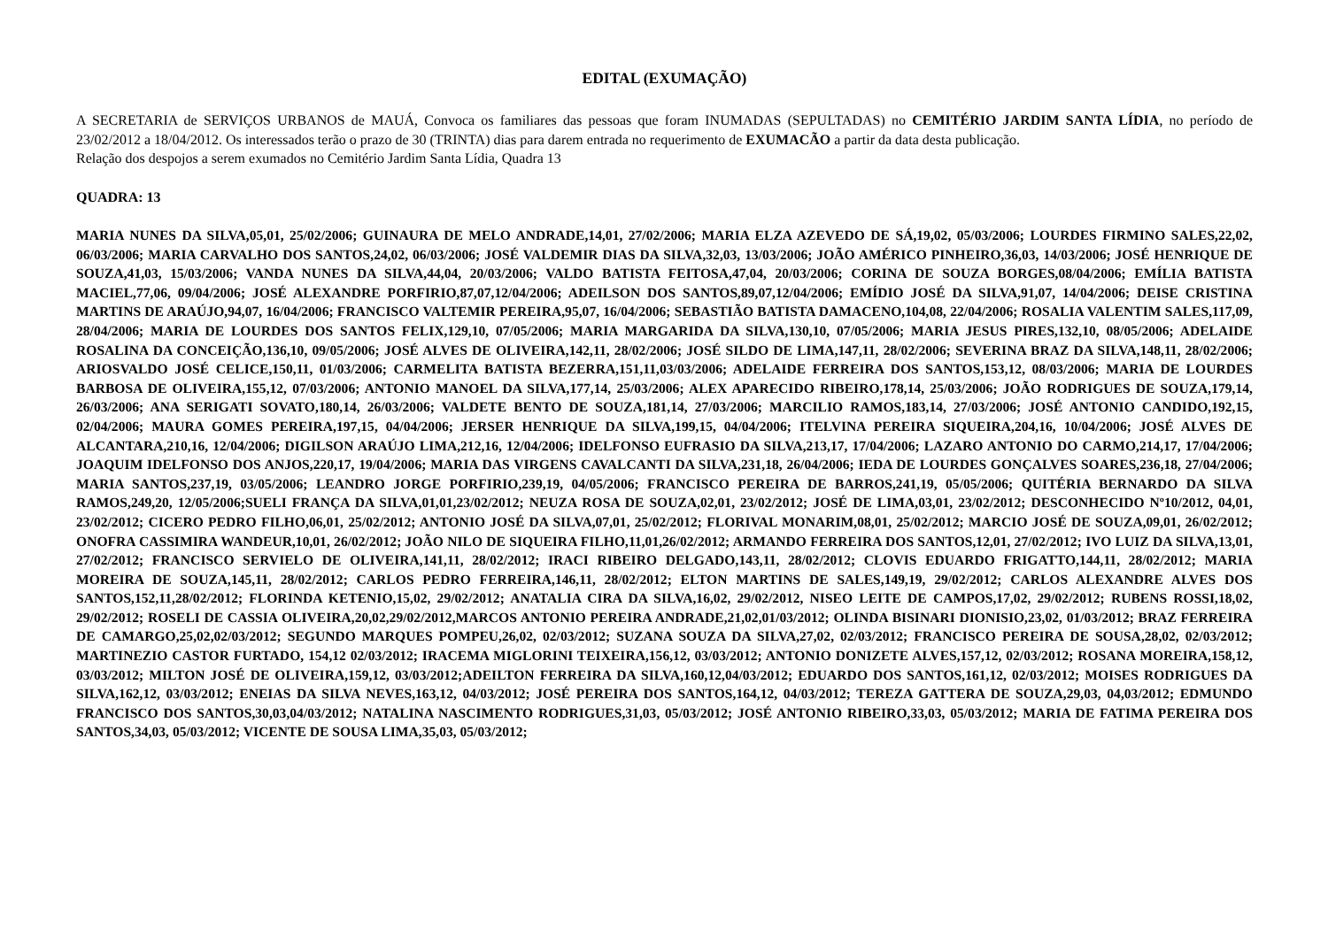EDITAL (EXUMAÇÃO)
A SECRETARIA de SERVIÇOS URBANOS de MAUÁ, Convoca os familiares das pessoas que foram INUMADAS (SEPULTADAS) no CEMITÉRIO JARDIM SANTA LÍDIA, no período de 23/02/2012 a 18/04/2012. Os interessados terão o prazo de 30 (TRINTA) dias para darem entrada no requerimento de EXUMACÃO a partir da data desta publicação.
Relação dos despojos a serem exumados no Cemitério Jardim Santa Lídia, Quadra 13
QUADRA: 13
MARIA NUNES DA SILVA,05,01, 25/02/2006; GUINAURA DE MELO ANDRADE,14,01, 27/02/2006; MARIA ELZA AZEVEDO DE SÁ,19,02, 05/03/2006; LOURDES FIRMINO SALES,22,02, 06/03/2006; MARIA CARVALHO DOS SANTOS,24,02, 06/03/2006; JOSÉ VALDEMIR DIAS DA SILVA,32,03, 13/03/2006; JOÃO AMÉRICO PINHEIRO,36,03, 14/03/2006; JOSÉ HENRIQUE DE SOUZA,41,03, 15/03/2006; VANDA NUNES DA SILVA,44,04, 20/03/2006; VALDO BATISTA FEITOSA,47,04, 20/03/2006; CORINA DE SOUZA BORGES,08/04/2006; EMÍLIA BATISTA MACIEL,77,06, 09/04/2006; JOSÉ ALEXANDRE PORFIRIO,87,07,12/04/2006; ADEILSON DOS SANTOS,89,07,12/04/2006; EMÍDIO JOSÉ DA SILVA,91,07, 14/04/2006; DEISE CRISTINA MARTINS DE ARAÚJO,94,07, 16/04/2006; FRANCISCO VALTEMIR PEREIRA,95,07, 16/04/2006; SEBASTIÃO BATISTA DAMACENO,104,08, 22/04/2006; ROSALIA VALENTIM SALES,117,09, 28/04/2006; MARIA DE LOURDES DOS SANTOS FELIX,129,10, 07/05/2006; MARIA MARGARIDA DA SILVA,130,10, 07/05/2006; MARIA JESUS PIRES,132,10, 08/05/2006; ADELAIDE ROSALINA DA CONCEIÇÃO,136,10, 09/05/2006; JOSÉ ALVES DE OLIVEIRA,142,11, 28/02/2006; JOSÉ SILDO DE LIMA,147,11, 28/02/2006; SEVERINA BRAZ DA SILVA,148,11, 28/02/2006; ARIOSVALDO JOSÉ CELICE,150,11, 01/03/2006; CARMELITA BATISTA BEZERRA,151,11,03/03/2006; ADELAIDE FERREIRA DOS SANTOS,153,12, 08/03/2006; MARIA DE LOURDES BARBOSA DE OLIVEIRA,155,12, 07/03/2006; ANTONIO MANOEL DA SILVA,177,14, 25/03/2006; ALEX APARECIDO RIBEIRO,178,14, 25/03/2006; JOÃO RODRIGUES DE SOUZA,179,14, 26/03/2006; ANA SERIGATI SOVATO,180,14, 26/03/2006; VALDETE BENTO DE SOUZA,181,14, 27/03/2006; MARCILIO RAMOS,183,14, 27/03/2006; JOSÉ ANTONIO CANDIDO,192,15, 02/04/2006; MAURA GOMES PEREIRA,197,15, 04/04/2006; JERSER HENRIQUE DA SILVA,199,15, 04/04/2006; ITELVINA PEREIRA SIQUEIRA,204,16, 10/04/2006; JOSÉ ALVES DE ALCANTARA,210,16, 12/04/2006; DIGILSON ARAÚJO LIMA,212,16, 12/04/2006; IDELFONSO EUFRASIO DA SILVA,213,17, 17/04/2006; LAZARO ANTONIO DO CARMO,214,17, 17/04/2006; JOAQUIM IDELFONSO DOS ANJOS,220,17, 19/04/2006; MARIA DAS VIRGENS CAVALCANTI DA SILVA,231,18, 26/04/2006; IEDA DE LOURDES GONÇALVES SOARES,236,18, 27/04/2006; MARIA SANTOS,237,19, 03/05/2006; LEANDRO JORGE PORFIRIO,239,19, 04/05/2006; FRANCISCO PEREIRA DE BARROS,241,19, 05/05/2006; QUITÉRIA BERNARDO DA SILVA RAMOS,249,20, 12/05/2006;SUELI FRANÇA DA SILVA,01,01,23/02/2012; NEUZA ROSA DE SOUZA,02,01, 23/02/2012; JOSÉ DE LIMA,03,01, 23/02/2012; DESCONHECIDO Nº10/2012, 04,01, 23/02/2012; CICERO PEDRO FILHO,06,01, 25/02/2012; ANTONIO JOSÉ DA SILVA,07,01, 25/02/2012; FLORIVAL MONARIM,08,01, 25/02/2012; MARCIO JOSÉ DE SOUZA,09,01, 26/02/2012; ONOFRA CASSIMIRA WANDEUR,10,01, 26/02/2012; JOÃO NILO DE SIQUEIRA FILHO,11,01,26/02/2012; ARMANDO FERREIRA DOS SANTOS,12,01, 27/02/2012; IVO LUIZ DA SILVA,13,01, 27/02/2012; FRANCISCO SERVIELO DE OLIVEIRA,141,11, 28/02/2012; IRACI RIBEIRO DELGADO,143,11, 28/02/2012; CLOVIS EDUARDO FRIGATTO,144,11, 28/02/2012; MARIA MOREIRA DE SOUZA,145,11, 28/02/2012; CARLOS PEDRO FERREIRA,146,11, 28/02/2012; ELTON MARTINS DE SALES,149,19, 29/02/2012; CARLOS ALEXANDRE ALVES DOS SANTOS,152,11,28/02/2012; FLORINDA KETENIO,15,02, 29/02/2012; ANATALIA CIRA DA SILVA,16,02, 29/02/2012, NISEO LEITE DE CAMPOS,17,02, 29/02/2012; RUBENS ROSSI,18,02, 29/02/2012; ROSELI DE CASSIA OLIVEIRA,20,02,29/02/2012,MARCOS ANTONIO PEREIRA ANDRADE,21,02,01/03/2012; OLINDA BISINARI DIONISIO,23,02, 01/03/2012; BRAZ FERREIRA DE CAMARGO,25,02,02/03/2012; SEGUNDO MARQUES POMPEU,26,02, 02/03/2012; SUZANA SOUZA DA SILVA,27,02, 02/03/2012; FRANCISCO PEREIRA DE SOUSA,28,02, 02/03/2012; MARTINEZIO CASTOR FURTADO, 154,12 02/03/2012; IRACEMA MIGLORINI TEIXEIRA,156,12, 03/03/2012; ANTONIO DONIZETE ALVES,157,12, 02/03/2012; ROSANA MOREIRA,158,12, 03/03/2012; MILTON JOSÉ DE OLIVEIRA,159,12, 03/03/2012;ADEILTON FERREIRA DA SILVA,160,12,04/03/2012; EDUARDO DOS SANTOS,161,12, 02/03/2012; MOISES RODRIGUES DA SILVA,162,12, 03/03/2012; ENEIAS DA SILVA NEVES,163,12, 04/03/2012; JOSÉ PEREIRA DOS SANTOS,164,12, 04/03/2012; TEREZA GATTERA DE SOUZA,29,03, 04,03/2012; EDMUNDO FRANCISCO DOS SANTOS,30,03,04/03/2012; NATALINA NASCIMENTO RODRIGUES,31,03, 05/03/2012; JOSÉ ANTONIO RIBEIRO,33,03, 05/03/2012; MARIA DE FATIMA PEREIRA DOS SANTOS,34,03, 05/03/2012; VICENTE DE SOUSA LIMA,35,03, 05/03/2012;